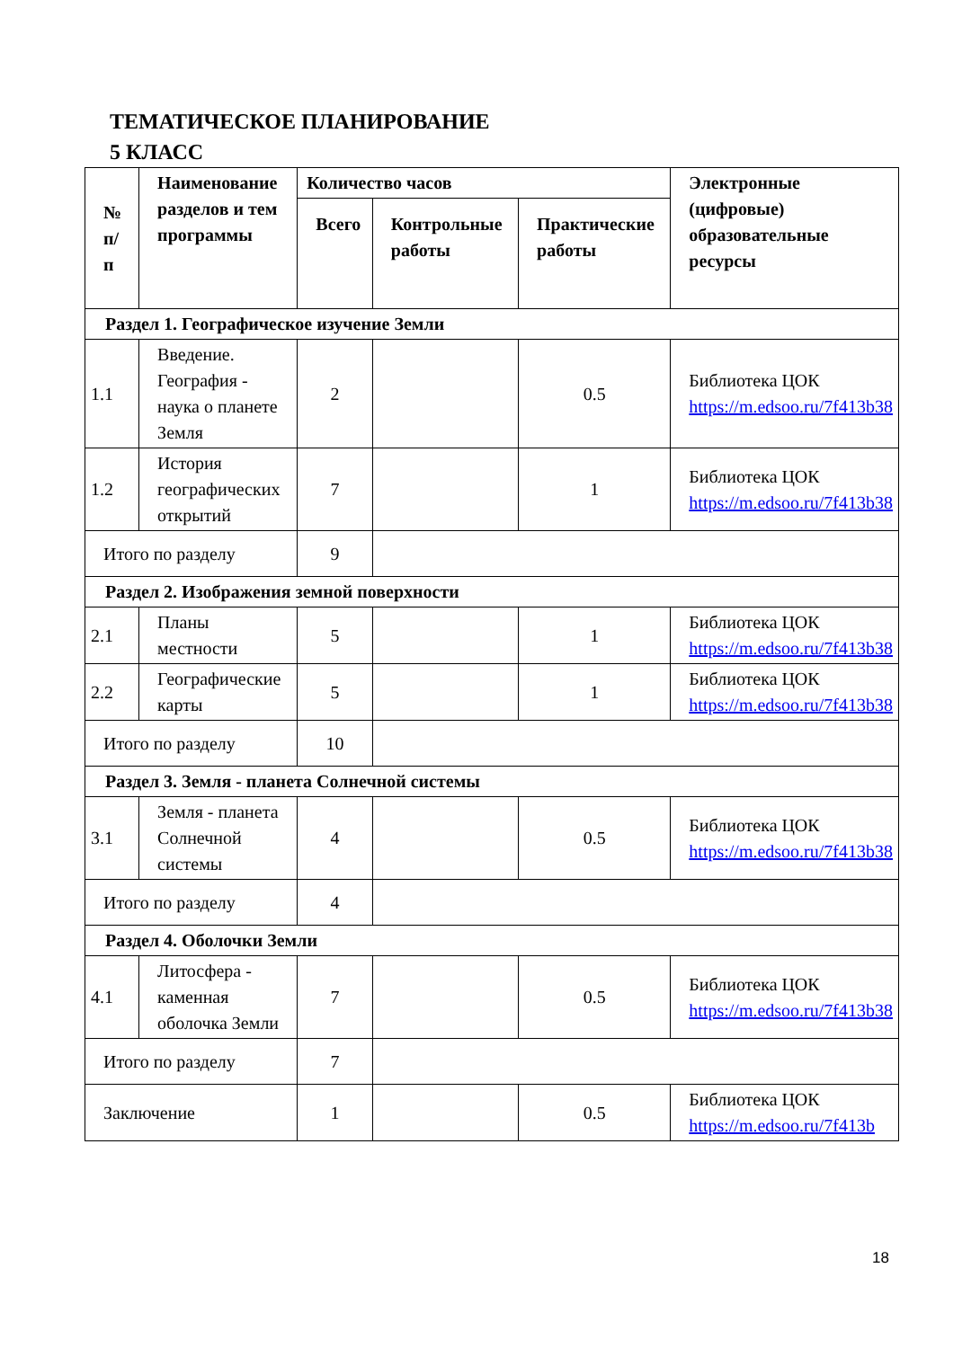ТЕМАТИЧЕСКОЕ ПЛАНИРОВАНИЕ
5 КЛАСС
| № п/ п | Наименование разделов и тем программы | Количество часов | | | Электронные (цифровые) образовательные ресурсы |
| --- | --- | --- | --- | --- | --- |
| | | Всего | Контрольные работы | Практические работы | |
| Раздел 1. Географическое изучение Земли | | | | | |
| 1.1 | Введение. География - наука о планете Земля | 2 | | 0.5 | Библиотека ЦОК https://m.edsoo.ru/7f413b38 |
| 1.2 | История географических открытий | 7 | | 1 | Библиотека ЦОК https://m.edsoo.ru/7f413b38 |
| Итого по разделу | | 9 | | | |
| Раздел 2. Изображения земной поверхности | | | | | |
| 2.1 | Планы местности | 5 | | 1 | Библиотека ЦОК https://m.edsoo.ru/7f413b38 |
| 2.2 | Географические карты | 5 | | 1 | Библиотека ЦОК https://m.edsoo.ru/7f413b38 |
| Итого по разделу | | 10 | | | |
| Раздел 3. Земля - планета Солнечной системы | | | | | |
| 3.1 | Земля - планета Солнечной системы | 4 | | 0.5 | Библиотека ЦОК https://m.edsoo.ru/7f413b38 |
| Итого по разделу | | 4 | | | |
| Раздел 4. Оболочки Земли | | | | | |
| 4.1 | Литосфера - каменная оболочка Земли | 7 | | 0.5 | Библиотека ЦОК https://m.edsoo.ru/7f413b38 |
| Итого по разделу | | 7 | | | |
| Заключение | | 1 | | 0.5 | Библиотека ЦОК https://m.edsoo.ru/7f413b |
18